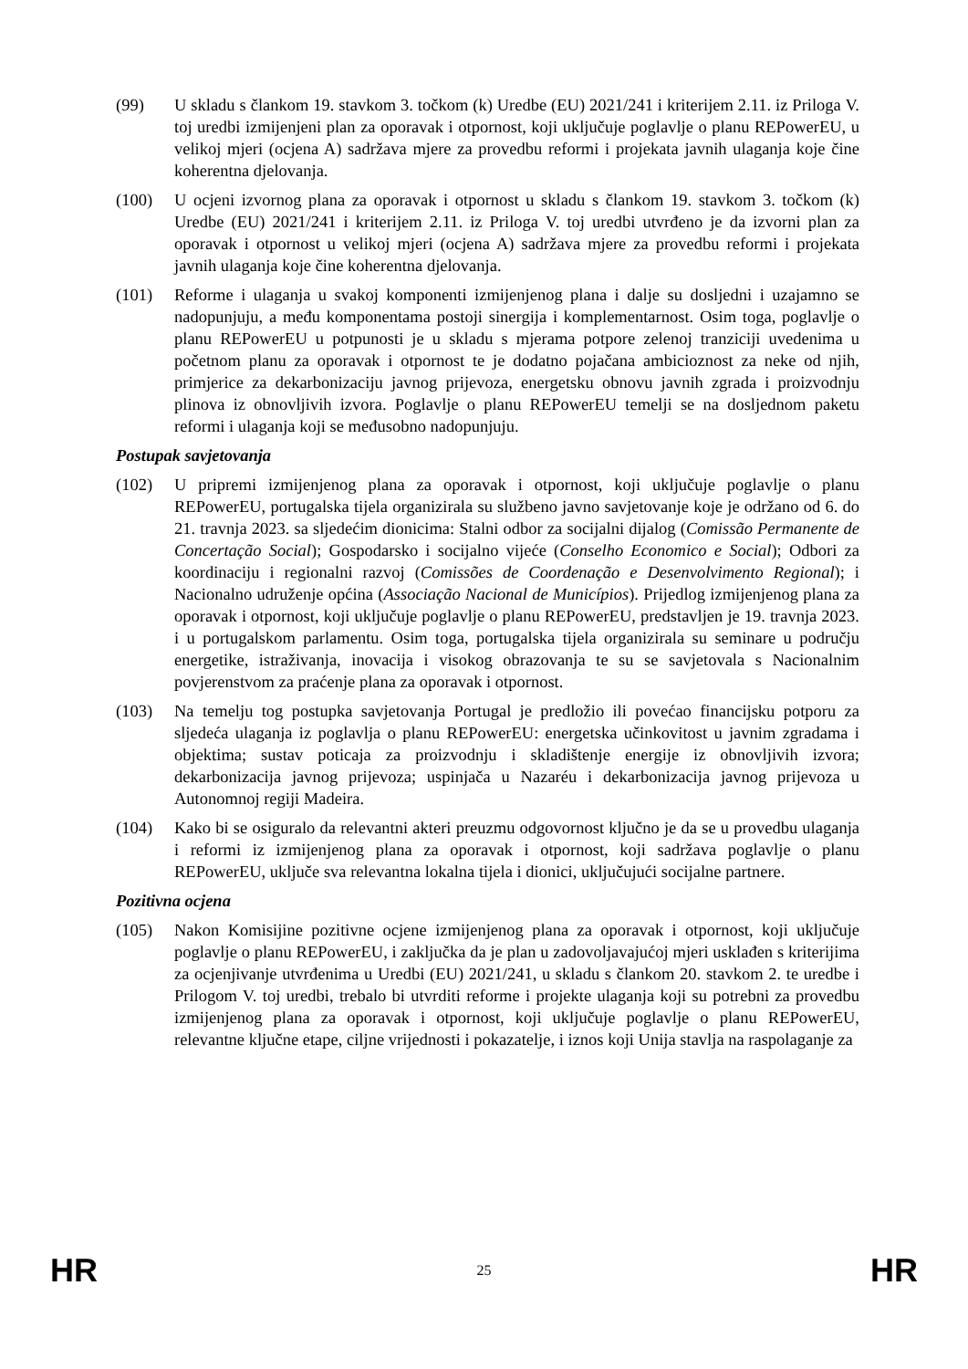(99) U skladu s člankom 19. stavkom 3. točkom (k) Uredbe (EU) 2021/241 i kriterijem 2.11. iz Priloga V. toj uredbi izmijenjeni plan za oporavak i otpornost, koji uključuje poglavlje o planu REPowerEU, u velikoj mjeri (ocjena A) sadržava mjere za provedbu reformi i projekata javnih ulaganja koje čine koherentna djelovanja.
(100) U ocjeni izvornog plana za oporavak i otpornost u skladu s člankom 19. stavkom 3. točkom (k) Uredbe (EU) 2021/241 i kriterijem 2.11. iz Priloga V. toj uredbi utvrđeno je da izvorni plan za oporavak i otpornost u velikoj mjeri (ocjena A) sadržava mjere za provedbu reformi i projekata javnih ulaganja koje čine koherentna djelovanja.
(101) Reforme i ulaganja u svakoj komponenti izmijenjenog plana i dalje su dosljedni i uzajamno se nadopunjuju, a među komponentama postoji sinergija i komplementarnost. Osim toga, poglavlje o planu REPowerEU u potpunosti je u skladu s mjerama potpore zelenoj tranziciji uvedenima u početnom planu za oporavak i otpornost te je dodatno pojačana ambicioznost za neke od njih, primjerice za dekarbonizaciju javnog prijevoza, energetsku obnovu javnih zgrada i proizvodnju plinova iz obnovljivih izvora. Poglavlje o planu REPowerEU temelji se na dosljednom paketu reformi i ulaganja koji se međusobno nadopunjuju.
Postupak savjetovanja
(102) U pripremi izmijenjenog plana za oporavak i otpornost, koji uključuje poglavlje o planu REPowerEU, portugalska tijela organizirala su službeno javno savjetovanje koje je održano od 6. do 21. travnja 2023. sa sljedećim dionicima: Stalni odbor za socijalni dijalog (Comissão Permanente de Concertação Social); Gospodarsko i socijalno vijeće (Conselho Economico e Social); Odbori za koordinaciju i regionalni razvoj (Comissões de Coordenação e Desenvolvimento Regional); i Nacionalno udruženje općina (Associação Nacional de Municípios). Prijedlog izmijenjenog plana za oporavak i otpornost, koji uključuje poglavlje o planu REPowerEU, predstavljen je 19. travnja 2023. i u portugalskom parlamentu. Osim toga, portugalska tijela organizirala su seminare u području energetike, istraživanja, inovacija i visokog obrazovanja te su se savjetovala s Nacionalnim povjerenstvom za praćenje plana za oporavak i otpornost.
(103) Na temelju tog postupka savjetovanja Portugal je predložio ili povećao financijsku potporu za sljedeća ulaganja iz poglavlja o planu REPowerEU: energetska učinkovitost u javnim zgradama i objektima; sustav poticaja za proizvodnju i skladištenje energije iz obnovljivih izvora; dekarbonizacija javnog prijevoza; uspinjača u Nazaréu i dekarbonizacija javnog prijevoza u Autonomnoj regiji Madeira.
(104) Kako bi se osiguralo da relevantni akteri preuzmu odgovornost ključno je da se u provedbu ulaganja i reformi iz izmijenjenog plana za oporavak i otpornost, koji sadržava poglavlje o planu REPowerEU, uključe sva relevantna lokalna tijela i dionici, uključujući socijalne partnere.
Pozitivna ocjena
(105) Nakon Komisijine pozitivne ocjene izmijenjenog plana za oporavak i otpornost, koji uključuje poglavlje o planu REPowerEU, i zaključka da je plan u zadovoljavajućoj mjeri usklađen s kriterijima za ocjenjivanje utvrđenima u Uredbi (EU) 2021/241, u skladu s člankom 20. stavkom 2. te uredbe i Prilogom V. toj uredbi, trebalo bi utvrditi reforme i projekte ulaganja koji su potrebni za provedbu izmijenjenog plana za oporavak i otpornost, koji uključuje poglavlje o planu REPowerEU, relevantne ključne etape, ciljne vrijednosti i pokazatelje, i iznos koji Unija stavlja na raspolaganje za
HR 25 HR